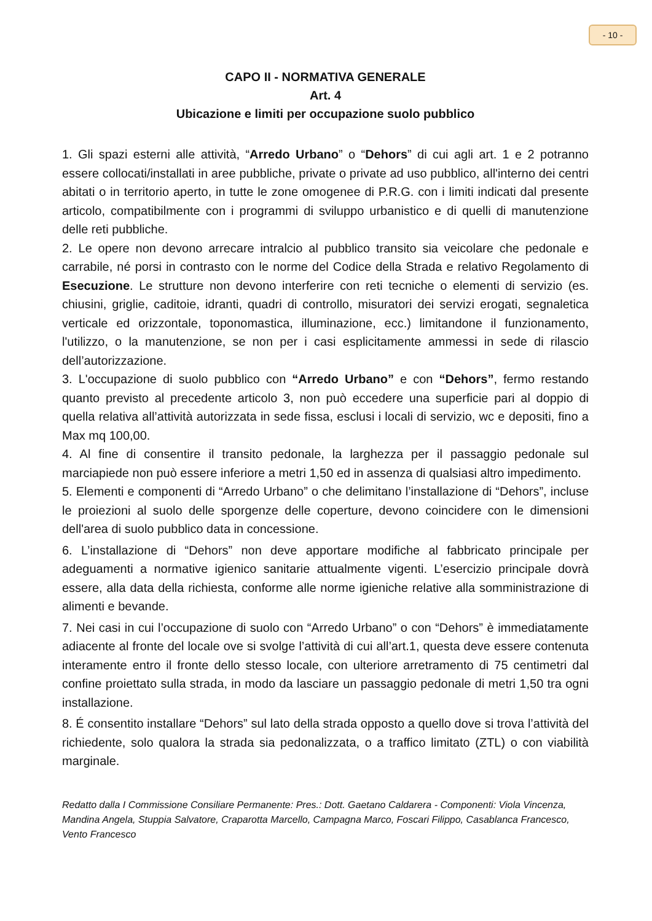- 10 -
CAPO II - NORMATIVA GENERALE
Art. 4
Ubicazione e limiti per occupazione suolo pubblico
1. Gli spazi esterni alle attività, “Arredo Urbano” o “Dehors” di cui agli art. 1 e 2 potranno essere collocati/installati in aree pubbliche, private o private ad uso pubblico, all'interno dei centri abitati o in territorio aperto, in tutte le zone omogenee di P.R.G. con i limiti indicati dal presente articolo, compatibilmente con i programmi di sviluppo urbanistico e di quelli di manutenzione delle reti pubbliche.
2. Le opere non devono arrecare intralcio al pubblico transito sia veicolare che pedonale e carrabile, né porsi in contrasto con le norme del Codice della Strada e relativo Regolamento di Esecuzione. Le strutture non devono interferire con reti tecniche o elementi di servizio (es. chiusini, griglie, caditoie, idranti, quadri di controllo, misuratori dei servizi erogati, segnaletica verticale ed orizzontale, toponomastica, illuminazione, ecc.) limitandone il funzionamento, l'utilizzo, o la manutenzione, se non per i casi esplicitamente ammessi in sede di rilascio dell’autorizzazione.
3. L'occupazione di suolo pubblico con “Arredo Urbano” e con “Dehors”, fermo restando quanto previsto al precedente articolo 3, non può eccedere una superficie pari al doppio di quella relativa all’attività autorizzata in sede fissa, esclusi i locali di servizio, wc e depositi, fino a Max mq 100,00.
4. Al fine di consentire il transito pedonale, la larghezza per il passaggio pedonale sul marciapiede non può essere inferiore a metri 1,50 ed in assenza di qualsiasi altro impedimento.
5. Elementi e componenti di “Arredo Urbano” o che delimitano l’installazione di “Dehors”, incluse le proiezioni al suolo delle sporgenze delle coperture, devono coincidere con le dimensioni dell'area di suolo pubblico data in concessione.
6. L’installazione di “Dehors” non deve apportare modifiche al fabbricato principale per adeguamenti a normative igienico sanitarie attualmente vigenti. L’esercizio principale dovrà essere, alla data della richiesta, conforme alle norme igieniche relative alla somministrazione di alimenti e bevande.
7. Nei casi in cui l’occupazione di suolo con “Arredo Urbano” o con “Dehors” è immediatamente adiacente al fronte del locale ove si svolge l’attività di cui all’art.1, questa deve essere contenuta interamente entro il fronte dello stesso locale, con ulteriore arretramento di 75 centimetri dal confine proiettato sulla strada, in modo da lasciare un passaggio pedonale di metri 1,50 tra ogni installazione.
8. É consentito installare “Dehors” sul lato della strada opposto a quello dove si trova l’attività del richiedente, solo qualora la strada sia pedonalizzata, o a traffico limitato (ZTL) o con viabilità marginale.
Redatto dalla I Commissione Consiliare Permanente: Pres.: Dott. Gaetano Caldarera - Componenti: Viola Vincenza, Mandina Angela, Stuppia Salvatore, Craparotta Marcello, Campagna Marco, Foscari Filippo, Casablanca Francesco, Vento Francesco